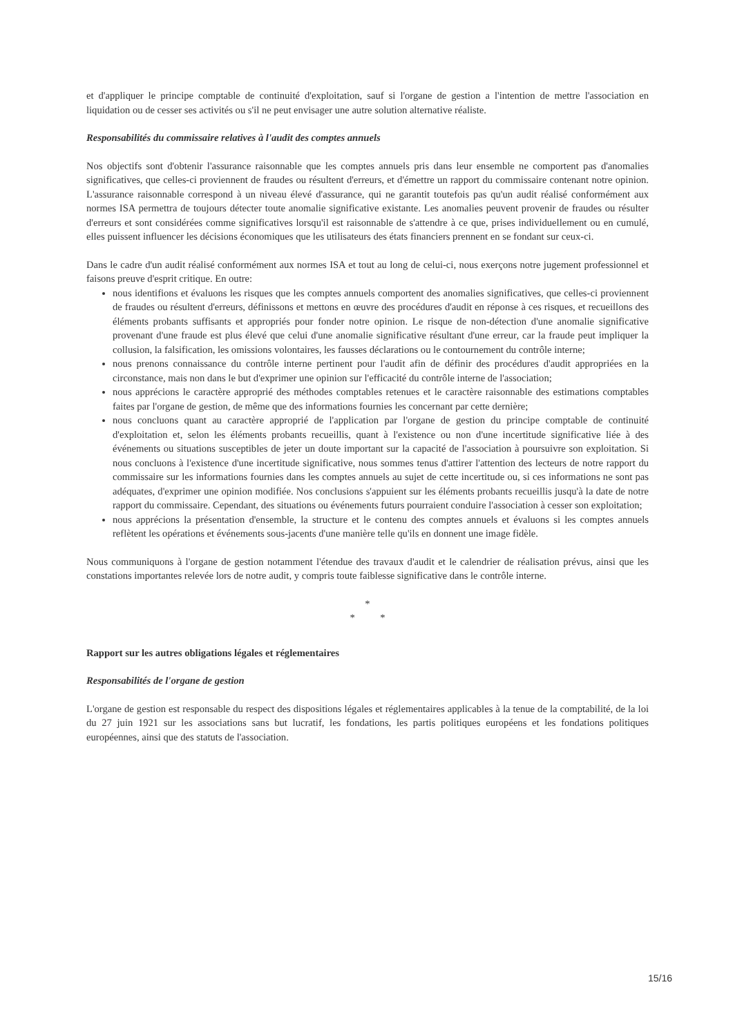et d'appliquer le principe comptable de continuité d'exploitation, sauf si l'organe de gestion a l'intention de mettre l'association en liquidation ou de cesser ses activités ou s'il ne peut envisager une autre solution alternative réaliste.
Responsabilités du commissaire relatives à l'audit des comptes annuels
Nos objectifs sont d'obtenir l'assurance raisonnable que les comptes annuels pris dans leur ensemble ne comportent pas d'anomalies significatives, que celles-ci proviennent de fraudes ou résultent d'erreurs, et d'émettre un rapport du commissaire contenant notre opinion. L'assurance raisonnable correspond à un niveau élevé d'assurance, qui ne garantit toutefois pas qu'un audit réalisé conformément aux normes ISA permettra de toujours détecter toute anomalie significative existante. Les anomalies peuvent provenir de fraudes ou résulter d'erreurs et sont considérées comme significatives lorsqu'il est raisonnable de s'attendre à ce que, prises individuellement ou en cumulé, elles puissent influencer les décisions économiques que les utilisateurs des états financiers prennent en se fondant sur ceux-ci.
Dans le cadre d'un audit réalisé conformément aux normes ISA et tout au long de celui-ci, nous exerçons notre jugement professionnel et faisons preuve d'esprit critique. En outre:
nous identifions et évaluons les risques que les comptes annuels comportent des anomalies significatives, que celles-ci proviennent de fraudes ou résultent d'erreurs, définissons et mettons en œuvre des procédures d'audit en réponse à ces risques, et recueillons des éléments probants suffisants et appropriés pour fonder notre opinion. Le risque de non-détection d'une anomalie significative provenant d'une fraude est plus élevé que celui d'une anomalie significative résultant d'une erreur, car la fraude peut impliquer la collusion, la falsification, les omissions volontaires, les fausses déclarations ou le contournement du contrôle interne;
nous prenons connaissance du contrôle interne pertinent pour l'audit afin de définir des procédures d'audit appropriées en la circonstance, mais non dans le but d'exprimer une opinion sur l'efficacité du contrôle interne de l'association;
nous apprécions le caractère approprié des méthodes comptables retenues et le caractère raisonnable des estimations comptables faites par l'organe de gestion, de même que des informations fournies les concernant par cette dernière;
nous concluons quant au caractère approprié de l'application par l'organe de gestion du principe comptable de continuité d'exploitation et, selon les éléments probants recueillis, quant à l'existence ou non d'une incertitude significative liée à des événements ou situations susceptibles de jeter un doute important sur la capacité de l'association à poursuivre son exploitation. Si nous concluons à l'existence d'une incertitude significative, nous sommes tenus d'attirer l'attention des lecteurs de notre rapport du commissaire sur les informations fournies dans les comptes annuels au sujet de cette incertitude ou, si ces informations ne sont pas adéquates, d'exprimer une opinion modifiée. Nos conclusions s'appuient sur les éléments probants recueillis jusqu'à la date de notre rapport du commissaire. Cependant, des situations ou événements futurs pourraient conduire l'association à cesser son exploitation;
nous apprécions la présentation d'ensemble, la structure et le contenu des comptes annuels et évaluons si les comptes annuels reflètent les opérations et événements sous-jacents d'une manière telle qu'ils en donnent une image fidèle.
Nous communiquons à l'organe de gestion notamment l'étendue des travaux d'audit et le calendrier de réalisation prévus, ainsi que les constations importantes relevée lors de notre audit, y compris toute faiblesse significative dans le contrôle interne.
*
* *
Rapport sur les autres obligations légales et réglementaires
Responsabilités de l'organe de gestion
L'organe de gestion est responsable du respect des dispositions légales et réglementaires applicables à la tenue de la comptabilité, de la loi du 27 juin 1921 sur les associations sans but lucratif, les fondations, les partis politiques européens et les fondations politiques européennes, ainsi que des statuts de l'association.
15/16